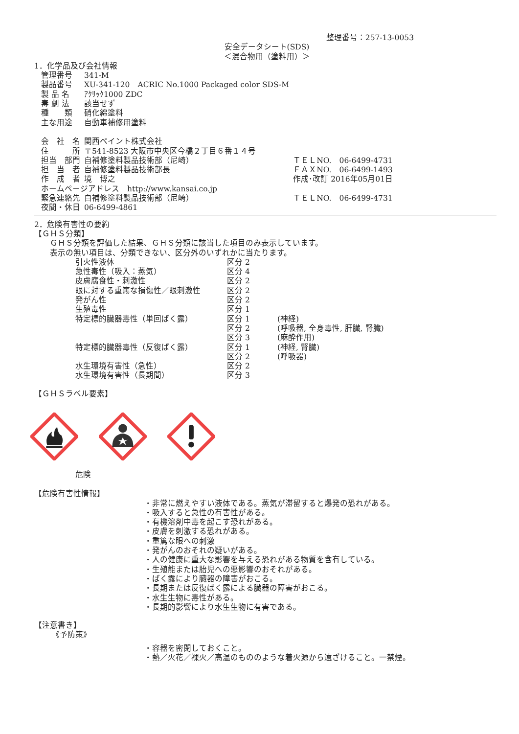整理番号：257-13-0053
安全データシート(SDS)
＜混合物用（塗料用）＞
1．化学品及び会社情報
| 管理番号 | 341-M | |
| 製品番号 | XU-341-120 ACRIC No.1000 Packaged color SDS-M | |
| 製 品 名 | ｱｸﾘｯｸ1000 ZDC | |
| 毒 劇 法 | 該当せず | |
| 種 類 | 硝化綿塗料 | |
| 主な用途 | 自動車補修用塗料 | |
| 会 社 名 | 関西ペイント株式会社 | |
| 住 所 | 〒541-8523 大阪市中央区今橋２丁目６番１４号 | |
| 担当 部門 | 自補修塗料製品技術部（尼崎） | ＴＥＬNO. 06-6499-4731 |
| 担 当 者 | 自補修塗料製品技術部長 | ＦＡＸNO. 06-6499-1493 |
| 作 成 者 | 境 博之 | 作成･改訂 2016年05月01日 |
| ホームページアドレス http://www.kansai.co.jp | | |
| 緊急連絡先 | 自補修塗料製品技術部（尼崎） | ＴＥＬNO. 06-6499-4731 |
| 夜間・休日 | 06-6499-4861 | |
2．危険有害性の要約
【ＧＨＳ分類】
ＧＨＳ分類を評価した結果、ＧＨＳ分類に該当した項目のみ表示しています。
表示の無い項目は、分類できない、区分外のいずれかに当たります。
| 引火性液体 | 区分 2 | |
| 急性毒性（吸入：蒸気） | 区分 4 | |
| 皮膚腐食性・刺激性 | 区分 2 | |
| 眼に対する重篤な損傷性／眼刺激性 | 区分 2 | |
| 発がん性 | 区分 2 | |
| 生殖毒性 | 区分 1 | |
| 特定標的臓器毒性（単回ばく露） | 区分 1 | (神経) |
| | 区分 2 | (呼吸器, 全身毒性, 肝臓, 腎臓) |
| | 区分 3 | (麻酔作用) |
| 特定標的臓器毒性（反復ばく露） | 区分 1 | (神経, 腎臓) |
| | 区分 2 | (呼吸器) |
| 水生環境有害性（急性） | 区分 2 | |
| 水生環境有害性（長期間） | 区分 3 | |
【ＧＨＳラベル要素】
危険
【危険有害性情報】
・非常に燃えやすい液体である。蒸気が滞留すると爆発の恐れがある。
・吸入すると急性の有害性がある。
・有機溶剤中毒を起こす恐れがある。
・皮膚を刺激する恐れがある。
・重篤な眼への刺激
・発がんのおそれの疑いがある。
・人の健康に重大な影響を与える恐れがある物質を含有している。
・生殖能または胎児への悪影響のおそれがある。
・ばく露により臓器の障害がおこる。
・長期または反復ばく露による臓器の障害がおこる。
・水生生物に毒性がある。
・長期的影響により水生生物に有害である。
【注意書き】
《予防策》
・容器を密閉しておくこと。
・熱／火花／裸火／高温のもののような着火源から遠ざけること。一禁煙。